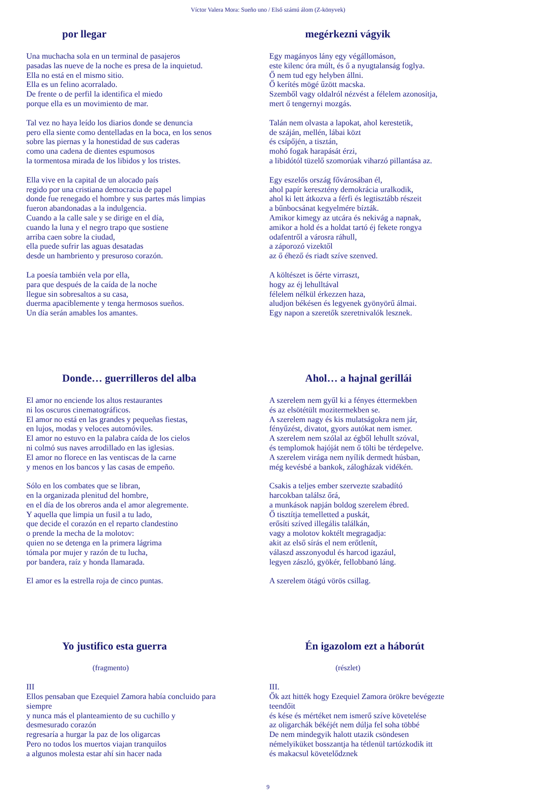Víctor Valera Mora: Sueño uno / Első számú álom (Z-könyvek)
por llegar
Una muchacha sola en un terminal de pasajeros
pasadas las nueve de la noche es presa de la inquietud.
Ella no está en el mismo sitio.
Ella es un felino acorralado.
De frente o de perfil la identifica el miedo
porque ella es un movimiento de mar.
Tal vez no haya leído los diarios donde se denuncia
pero ella siente como dentelladas en la boca, en los senos
sobre las piernas y la honestidad de sus caderas
como una cadena de dientes espumosos
la tormentosa mirada de los libidos y los tristes.
Ella vive en la capital de un alocado país
regido por una cristiana democracia de papel
donde fue renegado el hombre y sus partes más limpias
fueron abandonadas a la indulgencia.
Cuando a la calle sale y se dirige en el día,
cuando la luna y el negro trapo que sostiene
arriba caen sobre la ciudad,
ella puede sufrir las aguas desatadas
desde un hambriento y presuroso corazón.
La poesía también vela por ella,
para que después de la caída de la noche
llegue sin sobresaltos a su casa,
duerma apaciblemente y tenga hermosos sueños.
Un día serán amables los amantes.
megérkezni vágyik
Egy magányos lány egy végállomáson,
este kilenc óra múlt, és ő a nyugtalanság foglya.
Ő nem tud egy helyben állni.
Ő kerítés mögé űzött macska.
Szemből vagy oldalról nézvést a félelem azonosítja,
mert ő tengernyi mozgás.
Talán nem olvasta a lapokat, ahol kerestetik,
de száján, mellén, lábai közt
és csípőjén, a tisztán,
mohó fogak harapását érzi,
a libidótól tüzelő szomorúak viharzó pillantása az.
Egy eszelős ország fővárosában él,
ahol papír keresztény demokrácia uralkodik,
ahol ki lett átkozva a férfi és legtisztább részeit
a bűnbocsánat kegyelmére bízták.
Amikor kimegy az utcára és nekivág a napnak,
amikor a hold és a holdat tartó éj fekete rongya
odafentről a városra ráhull,
a záporozó vizektől
az ő éhező és riadt szíve szenved.
A költészet is őérte virraszt,
hogy az éj lehulltával
félelem nélkül érkezzen haza,
aludjon békésen és legyenek gyönyörű álmai.
Egy napon a szeretők szeretnivalók lesznek.
Donde… guerrilleros del alba
El amor no enciende los altos restaurantes
ni los oscuros cinematográficos.
El amor no está en las grandes y pequeñas fiestas,
en lujos, modas y veloces automóviles.
El amor no estuvo en la palabra caída de los cielos
ni colmó sus naves arrodillado en las iglesias.
El amor no florece en las ventiscas de la carne
y menos en los bancos y las casas de empeño.
Sólo en los combates que se libran,
en la organizada plenitud del hombre,
en el día de los obreros anda el amor alegremente.
Y aquella que limpia un fusil a tu lado,
que decide el corazón en el reparto clandestino
o prende la mecha de la molotov:
quien no se detenga en la primera lágrima
tómala por mujer y razón de tu lucha,
por bandera, raíz y honda llamarada.
El amor es la estrella roja de cinco puntas.
Ahol… a hajnal gerillái
A szerelem nem gyűl ki a fényes éttermekben
és az elsötétült mozitermekben se.
A szerelem nagy és kis mulatságokra nem jár,
fényűzést, divatot, gyors autókat nem ismer.
A szerelem nem szólal az égből lehullt szóval,
és templomok hajóját nem ő tölti be térdepelve.
A szerelem virága nem nyílik dermedt húsban,
még kevésbé a bankok, zálogházak vidékén.
Csakis a teljes ember szervezte szabadító
harcokban találsz őrá,
a munkások napján boldog szerelem ébred.
Ő tisztítja temelletted a puskát,
erősíti szíved illegális találkán,
vagy a molotov koktélt megragadja:
akit az első sírás el nem erőtlenít,
válaszd asszonyodul és harcod igazául,
legyen zászló, gyökér, fellobbanó láng.
A szerelem ötágú vörös csillag.
Yo justifico esta guerra
(fragmento)
III
Ellos pensaban que Ezequiel Zamora había concluido para
siempre
y nunca más el planteamiento de su cuchillo y
desmesurado corazón
regresaría a hurgar la paz de los oligarcas
Pero no todos los muertos viajan tranquilos
a algunos molesta estar ahí sin hacer nada
Én igazolom ezt a háborút
(részlet)
III.
Ők azt hitték hogy Ezequiel Zamora örökre bevégezte
teendőit
és kése és mértéket nem ismerő szíve követelése
az oligarchák békéjét nem dúlja fel soha többé
De nem mindegyik halott utazik csöndesen
némelyiküket bosszantja ha tétlenül tartózkodik itt
és makacsul követelődznek
9